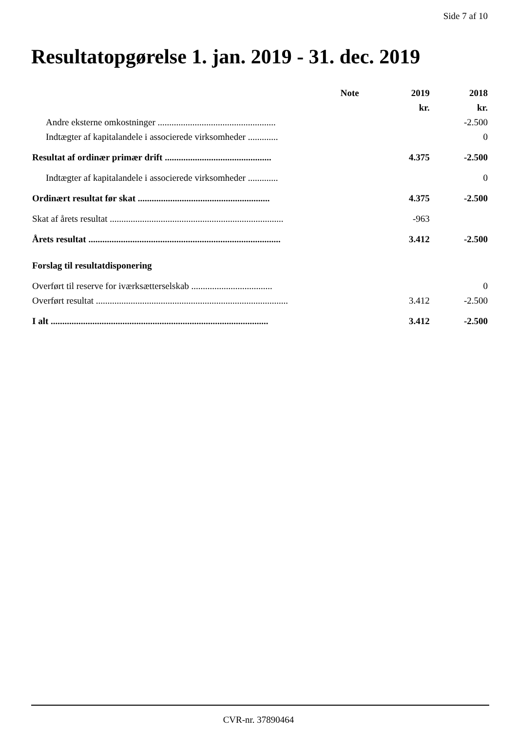Side 7 af 10
Resultatopgørelse 1. jan. 2019 - 31. dec. 2019
| | Note | 2019 | 2018 |
| --- | --- | --- | --- |
| | | kr. | kr. |
| Andre eksterne omkostninger ................................................... | | | -2.500 |
| Indtægter af kapitalandele i associerede virksomheder ............. | | | 0 |
| Resultat af ordinær primær drift .............................................. | | 4.375 | -2.500 |
| Indtægter af kapitalandele i associerede virksomheder ............. | | | 0 |
| Ordinært resultat før skat ......................................................... | | 4.375 | -2.500 |
| Skat af årets resultat ........................................................................... | | -963 | |
| Årets resultat ................................................................................... | | 3.412 | -2.500 |
| Forslag til resultatdisponering | | | |
| Overført til reserve for iværksætterselskab ................................... | | | 0 |
| Overført resultat ................................................................................... | | 3.412 | -2.500 |
| I alt .............................................................................................. | | 3.412 | -2.500 |
CVR-nr. 37890464